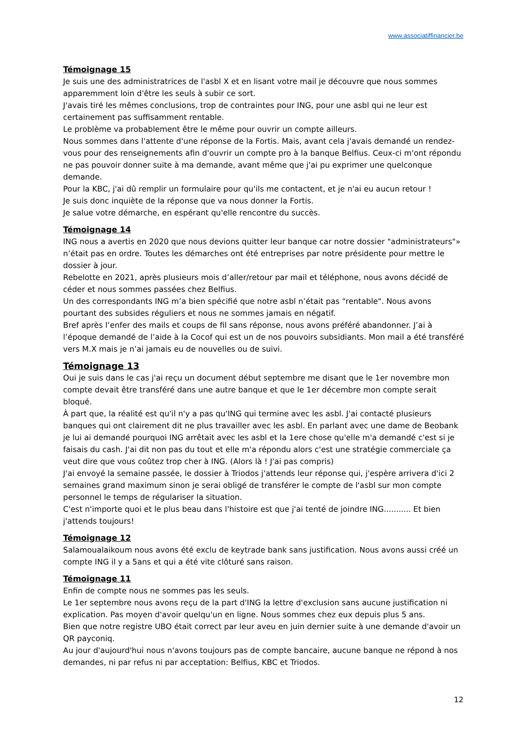www.associatiffinancier.be
Témoignage 15
Je suis une des administratrices de l'asbl X et en lisant votre mail je découvre que nous sommes apparemment loin d'être les seuls à subir ce sort.
J'avais tiré les mêmes conclusions, trop de contraintes pour ING, pour une asbl qui ne leur est certainement pas suffisamment rentable.
Le problème va probablement être le même pour ouvrir un compte ailleurs.
Nous sommes dans l'attente d'une réponse de la Fortis. Mais, avant cela j'avais demandé un rendez-vous pour des renseignements afin d'ouvrir un compte pro à la banque Belfius. Ceux-ci m'ont répondu ne pas pouvoir donner suite à ma demande, avant même que j'ai pu exprimer une quelconque demande.
Pour la KBC, j'ai dû remplir un formulaire pour qu'ils me contactent, et je n'ai eu aucun retour !
Je suis donc inquiète de la réponse que va nous donner la Fortis.
Je salue votre démarche, en espérant qu'elle rencontre du succès.
Témoignage 14
ING nous a avertis en 2020 que nous devions quitter leur banque car notre dossier "administrateurs"» n’était pas en ordre. Toutes les démarches ont été entreprises par notre présidente pour mettre le dossier à jour.
Rebelotte en 2021, après plusieurs mois d’aller/retour par mail et téléphone, nous avons décidé de céder et nous sommes passées chez Belfius.
Un des correspondants ING m’a bien spécifié que notre asbl n’était pas "rentable". Nous avons pourtant des subsides réguliers et nous ne sommes jamais en négatif.
Bref après l’enfer des mails et coups de fil sans réponse, nous avons préféré abandonner. J’ai à l’époque demandé de l’aide à la Cocof qui est un de nos pouvoirs subsidiants. Mon mail a été transféré vers M.X mais je n’ai jamais eu de nouvelles ou de suivi.
Témoignage 13
Oui je suis dans le cas j'ai reçu un document début septembre me disant que le 1er novembre mon compte devait être transféré dans une autre banque et que le 1er décembre mon compte serait bloqué.
À part que, la réalité est qu'il n'y a pas qu'ING qui termine avec les asbl. J'ai contacté plusieurs banques qui ont clairement dit ne plus travailler avec les asbl. En parlant avec une dame de Beobank je lui ai demandé pourquoi ING arrêtait avec les asbl et la 1ere chose qu'elle m'a demandé c'est si je faisais du cash. J'ai dit non pas du tout et elle m'a répondu alors c'est une stratégie commerciale ça veut dire que vous coûtez trop cher à ING. (Alors là ! J'ai pas compris)
J'ai envoyé la semaine passée, le dossier à Triodos j'attends leur réponse qui, j'espère arrivera d'ici 2 semaines grand maximum sinon je serai obligé de transférer le compte de l'asbl sur mon compte personnel le temps de régulariser la situation.
C'est n'importe quoi et le plus beau dans l'histoire est que j'ai tenté de joindre ING........... Et bien j'attends toujours!
Témoignage 12
Salamoualaikoum nous avons été exclu de keytrade bank sans justification. Nous avons aussi créé un compte ING il y a 5ans et qui a été vite clôturé sans raison.
Témoignage 11
Enfin de compte nous ne sommes pas les seuls.
Le 1er septembre nous avons reçu de la part d'ING la lettre d'exclusion sans aucune justification ni explication. Pas moyen d'avoir quelqu'un en ligne. Nous sommes chez eux depuis plus 5 ans.
Bien que notre registre UBO était correct par leur aveu en juin dernier suite à une demande d'avoir un QR payconiq.
Au jour d'aujourd'hui nous n'avons toujours pas de compte bancaire, aucune banque ne répond à nos demandes, ni par refus ni par acceptation: Belfius, KBC et Triodos.
12